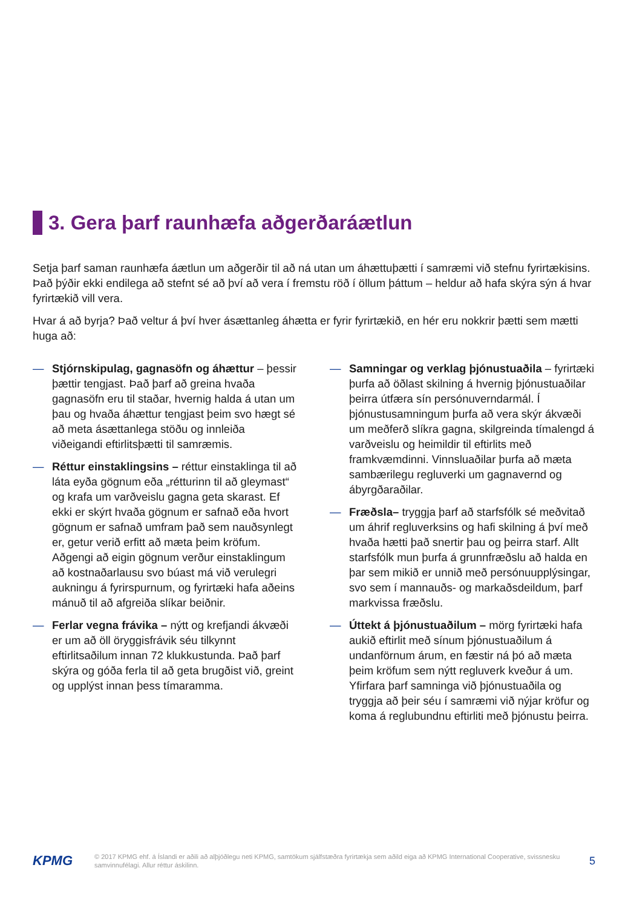3. Gera þarf raunhæfa aðgerðaráætlun
Setja þarf saman raunhæfa áætlun um aðgerðir til að ná utan um áhættuþætti í samræmi við stefnu fyrirtækisins. Það þýðir ekki endilega að stefnt sé að því að vera í fremstu röð í öllum þáttum – heldur að hafa skýra sýn á hvar fyrirtækið vill vera.
Hvar á að byrja? Það veltur á því hver ásættanleg áhætta er fyrir fyrirtækið, en hér eru nokkrir þætti sem mætti huga að:
— Stjórnskipulag, gagnasöfn og áhættur – þessir þættir tengjast. Það þarf að greina hvaða gagnasöfn eru til staðar, hvernig halda á utan um þau og hvaða áhættur tengjast þeim svo hægt sé að meta ásættanlega stöðu og innleiða viðeigandi eftirlitsþætti til samræmis.
— Réttur einstaklingsins – réttur einstaklinga til að láta eyða gögnum eða „rétturinn til að gleymast“ og krafa um varðveislu gagna geta skarast. Ef ekki er skýrt hvaða gögnum er safnað eða hvort gögnum er safnað umfram það sem nauðsynlegt er, getur verið erfitt að mæta þeim kröfum. Aðgengi að eigin gögnum verður einstaklingum að kostnaðarlausu svo búast má við verulegri aukningu á fyrirspurnum, og fyrirtæki hafa aðeins mánuð til að afgreiða slíkar beiðnir.
— Ferlar vegna frávika – nýtt og krefjandi ákvæði er um að öll öryggisfrávik séu tilkynnt eftirlitsaðilum innan 72 klukkustunda. Það þarf skýra og góða ferla til að geta brugðist við, greint og upplýst innan þess tímaramma.
— Samningar og verklag þjónustuaðila – fyrirtæki þurfa að öðlast skilning á hvernig þjónustuaðilar þeirra útfæra sín persónuverndarmál. Í þjónustusamningum þurfa að vera skýr ákvæði um meðferð slíkra gagna, skilgreinda tímalengd á varðveislu og heimildir til eftirlits með framkvæmdinni. Vinnsluaðilar þurfa að mæta sambærilegu regluverki um gagnavernd og ábyrgðaraðilar.
— Fræðsla– tryggja þarf að starfsfólk sé meðvitað um áhrif regluverksins og hafi skilning á því með hvaða hætti það snertir þau og þeirra starf. Allt starfsfólk mun þurfa á grunnfræðslu að halda en þar sem mikið er unnið með persónuupplýsingar, svo sem í mannauðs- og markaðsdeildum, þarf markvissa fræðslu.
— Úttekt á þjónustuaðilum – mörg fyrirtæki hafa aukið eftirlit með sínum þjónustuaðilum á undanförnum árum, en fæstir ná þó að mæta þeim kröfum sem nýtt regluverk kveður á um. Yfirfara þarf samninga við þjónustuaðila og tryggja að þeir séu í samræmi við nýjar kröfur og koma á reglubundnu eftirliti með þjónustu þeirra.
KPMG
© 2017 KPMG ehf. á Íslandi er aðili að alþjóðlegu neti KPMG, samtökum sjálfstæðra fyrirtækja sem aðild eiga að KPMG International Cooperative, svissnesku samvinnufélagi. Allur réttur áskilinn.
5